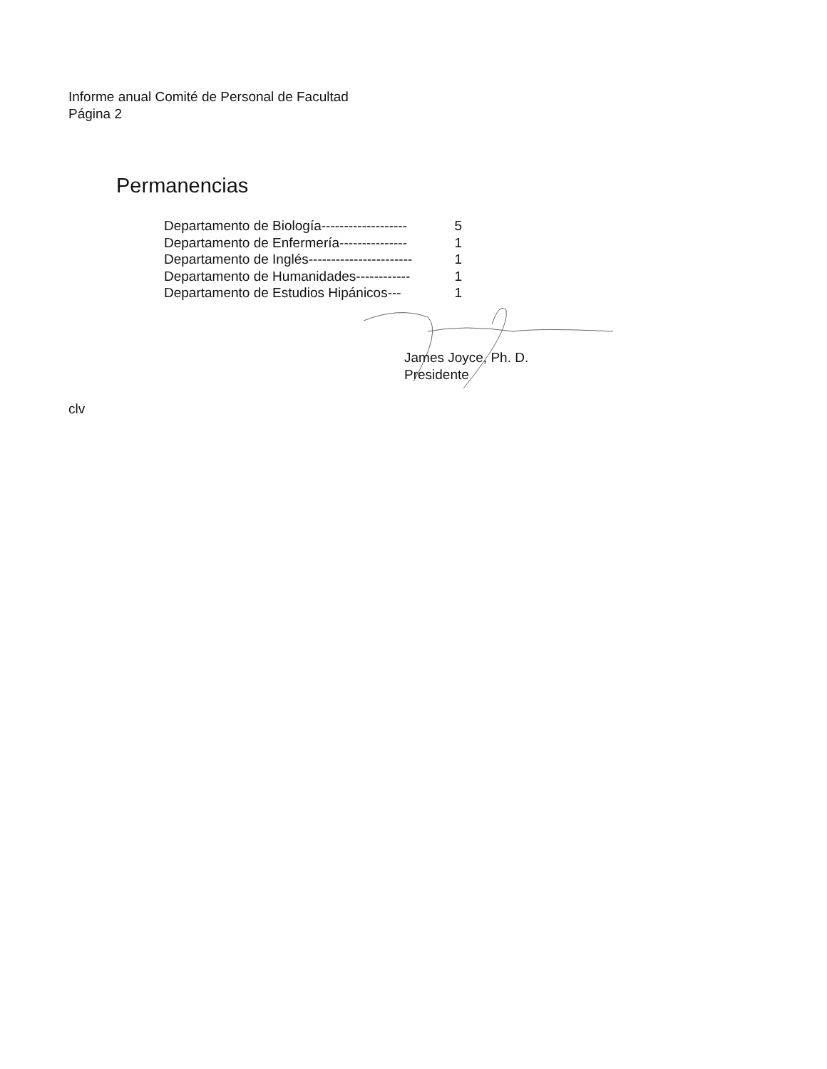Informe anual Comité de Personal de Facultad
Página 2
Permanencias
Departamento de Biología------------------- 5
Departamento de Enfermería--------------- 1
Departamento de Inglés----------------------- 1
Departamento de Humanidades------------ 1
Departamento de Estudios Hipánicos--- 1
James Joyce, Ph. D.
Presidente
clv